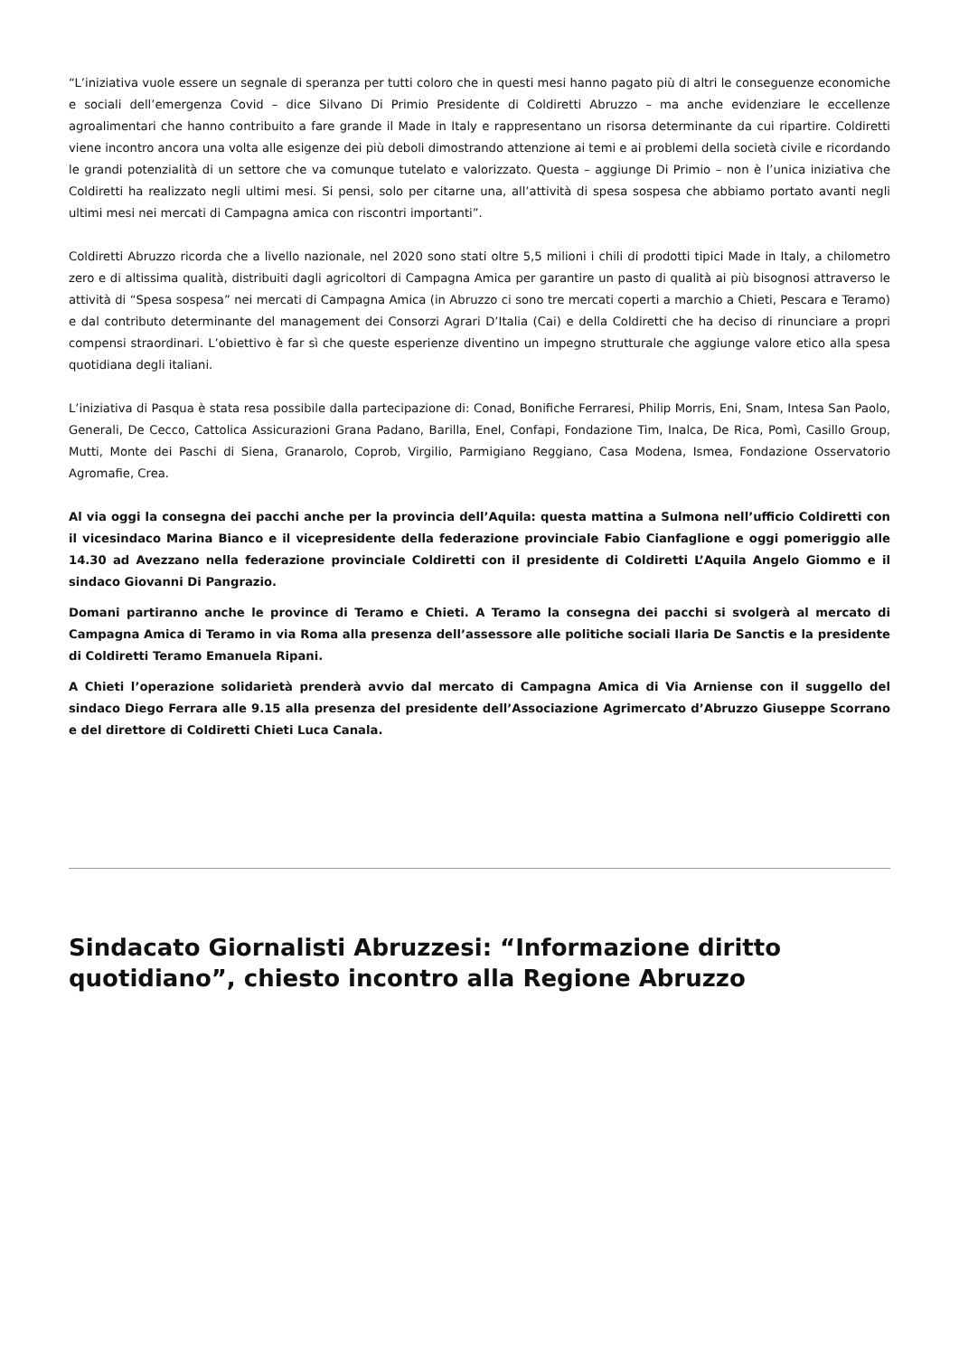“L’iniziativa vuole essere un segnale di speranza per tutti coloro che in questi mesi hanno pagato più di altri le conseguenze economiche e sociali dell’emergenza Covid – dice Silvano Di Primio Presidente di Coldiretti Abruzzo – ma anche evidenziare le eccellenze agroalimentari che hanno contribuito a fare grande il Made in Italy e rappresentano un risorsa determinante da cui ripartire. Coldiretti viene incontro ancora una volta alle esigenze dei più deboli dimostrando attenzione ai temi e ai problemi della società civile e ricordando le grandi potenzialità di un settore che va comunque tutelato e valorizzato. Questa – aggiunge Di Primio – non è l’unica iniziativa che Coldiretti ha realizzato negli ultimi mesi. Si pensi, solo per citarne una, all’attività di spesa sospesa che abbiamo portato avanti negli ultimi mesi nei mercati di Campagna amica con riscontri importanti”.
Coldiretti Abruzzo ricorda che a livello nazionale, nel 2020 sono stati oltre 5,5 milioni i chili di prodotti tipici Made in Italy, a chilometro zero e di altissima qualità, distribuiti dagli agricoltori di Campagna Amica per garantire un pasto di qualità ai più bisognosi attraverso le attività di “Spesa sospesa” nei mercati di Campagna Amica (in Abruzzo ci sono tre mercati coperti a marchio a Chieti, Pescara e Teramo) e dal contributo determinante del management dei Consorzi Agrari D’Italia (Cai) e della Coldiretti che ha deciso di rinunciare a propri compensi straordinari. L’obiettivo è far sì che queste esperienze diventino un impegno strutturale che aggiunge valore etico alla spesa quotidiana degli italiani.
L’iniziativa di Pasqua è stata resa possibile dalla partecipazione di: Conad, Bonifiche Ferraresi, Philip Morris, Eni, Snam, Intesa San Paolo, Generali, De Cecco, Cattolica Assicurazioni Grana Padano, Barilla, Enel, Confapi, Fondazione Tim, Inalca, De Rica, Pomì, Casillo Group, Mutti, Monte dei Paschi di Siena, Granarolo, Coprob, Virgilio, Parmigiano Reggiano, Casa Modena, Ismea, Fondazione Osservatorio Agromafie, Crea.
Al via oggi la consegna dei pacchi anche per la provincia dell’Aquila: questa mattina a Sulmona nell’ufficio Coldiretti con il vicesindaco Marina Bianco e il vicepresidente della federazione provinciale Fabio Cianfaglione e oggi pomeriggio alle 14.30 ad Avezzano nella federazione provinciale Coldiretti con il presidente di Coldiretti L’Aquila Angelo Giommo e il sindaco Giovanni Di Pangrazio.
Domani partiranno anche le province di Teramo e Chieti. A Teramo la consegna dei pacchi si svolgerà al mercato di Campagna Amica di Teramo in via Roma alla presenza dell’assessore alle politiche sociali Ilaria De Sanctis e la presidente di Coldiretti Teramo Emanuela Ripani.
A Chieti l’operazione solidarietà prenderà avvio dal mercato di Campagna Amica di Via Arniense con il suggello del sindaco Diego Ferrara alle 9.15 alla presenza del presidente dell’Associazione Agrimercato d’Abruzzo Giuseppe Scorrano e del direttore di Coldiretti Chieti Luca Canala.
Sindacato Giornalisti Abruzzesi: “Informazione diritto quotidiano”, chiesto incontro alla Regione Abruzzo